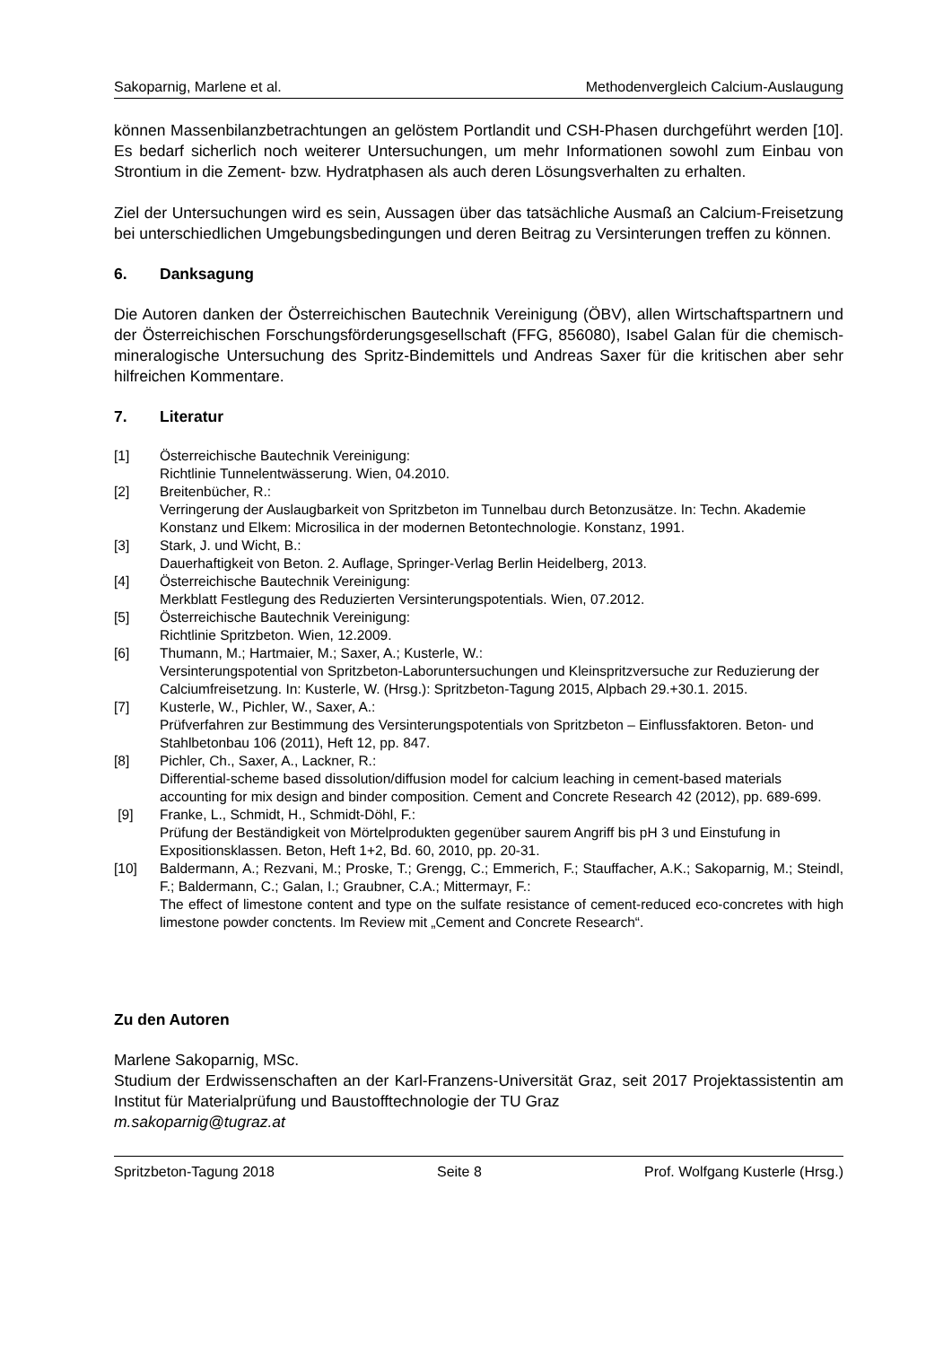Sakoparnig, Marlene et al. Methodenvergleich Calcium-Auslaugung
können Massenbilanzbetrachtungen an gelöstem Portlandit und CSH-Phasen durchgeführt werden [10]. Es bedarf sicherlich noch weiterer Untersuchungen, um mehr Informationen sowohl zum Einbau von Strontium in die Zement- bzw. Hydratphasen als auch deren Lösungsverhalten zu erhalten.
Ziel der Untersuchungen wird es sein, Aussagen über das tatsächliche Ausmaß an Calcium-Freisetzung bei unterschiedlichen Umgebungsbedingungen und deren Beitrag zu Versinterungen treffen zu können.
6. Danksagung
Die Autoren danken der Österreichischen Bautechnik Vereinigung (ÖBV), allen Wirtschaftspartnern und der Österreichischen Forschungsförderungsgesellschaft (FFG, 856080), Isabel Galan für die chemisch-mineralogische Untersuchung des Spritz-Bindemittels und Andreas Saxer für die kritischen aber sehr hilfreichen Kommentare.
7. Literatur
[1] Österreichische Bautechnik Vereinigung:
Richtlinie Tunnelentwässerung. Wien, 04.2010.
[2] Breitenbücher, R.:
Verringerung der Auslaugbarkeit von Spritzbeton im Tunnelbau durch Betonzusätze. In: Techn. Akademie Konstanz und Elkem: Microsilica in der modernen Betontechnologie. Konstanz, 1991.
[3] Stark, J. und Wicht, B.:
Dauerhaftigkeit von Beton. 2. Auflage, Springer-Verlag Berlin Heidelberg, 2013.
[4] Österreichische Bautechnik Vereinigung:
Merkblatt Festlegung des Reduzierten Versinterungspotentials. Wien, 07.2012.
[5] Österreichische Bautechnik Vereinigung:
Richtlinie Spritzbeton. Wien, 12.2009.
[6] Thumann, M.; Hartmaier, M.; Saxer, A.; Kusterle, W.:
Versinterungspotential von Spritzbeton-Laboruntersuchungen und Kleinspritzversuche zur Reduzierung der Calciumfreisetzung. In: Kusterle, W. (Hrsg.): Spritzbeton-Tagung 2015, Alpbach 29.+30.1. 2015.
[7] Kusterle, W., Pichler, W., Saxer, A.:
Prüfverfahren zur Bestimmung des Versinterungspotentials von Spritzbeton – Einflussfaktoren. Beton- und Stahlbetonbau 106 (2011), Heft 12, pp. 847.
[8] Pichler, Ch., Saxer, A., Lackner, R.:
Differential-scheme based dissolution/diffusion model for calcium leaching in cement-based materials accounting for mix design and binder composition. Cement and Concrete Research 42 (2012), pp. 689-699.
[9] Franke, L., Schmidt, H., Schmidt-Döhl, F.:
Prüfung der Beständigkeit von Mörtelprodukten gegenüber saurem Angriff bis pH 3 und Einstufung in Expositionsklassen. Beton, Heft 1+2, Bd. 60, 2010, pp. 20-31.
[10] Baldermann, A.; Rezvani, M.; Proske, T.; Grengg, C.; Emmerich, F.; Stauffacher, A.K.; Sakoparnig, M.; Steindl, F.; Baldermann, C.; Galan, I.; Graubner, C.A.; Mittermayr, F.:
The effect of limestone content and type on the sulfate resistance of cement-reduced eco-concretes with high limestone powder conctents. Im Review mit „Cement and Concrete Research“.
Zu den Autoren
Marlene Sakoparnig, MSc.
Studium der Erdwissenschaften an der Karl-Franzens-Universität Graz, seit 2017 Projektassistentin am Institut für Materialprüfung und Baustofftechnologie der TU Graz
m.sakoparnig@tugraz.at
Spritzbeton-Tagung 2018 Seite 8 Prof. Wolfgang Kusterle (Hrsg.)